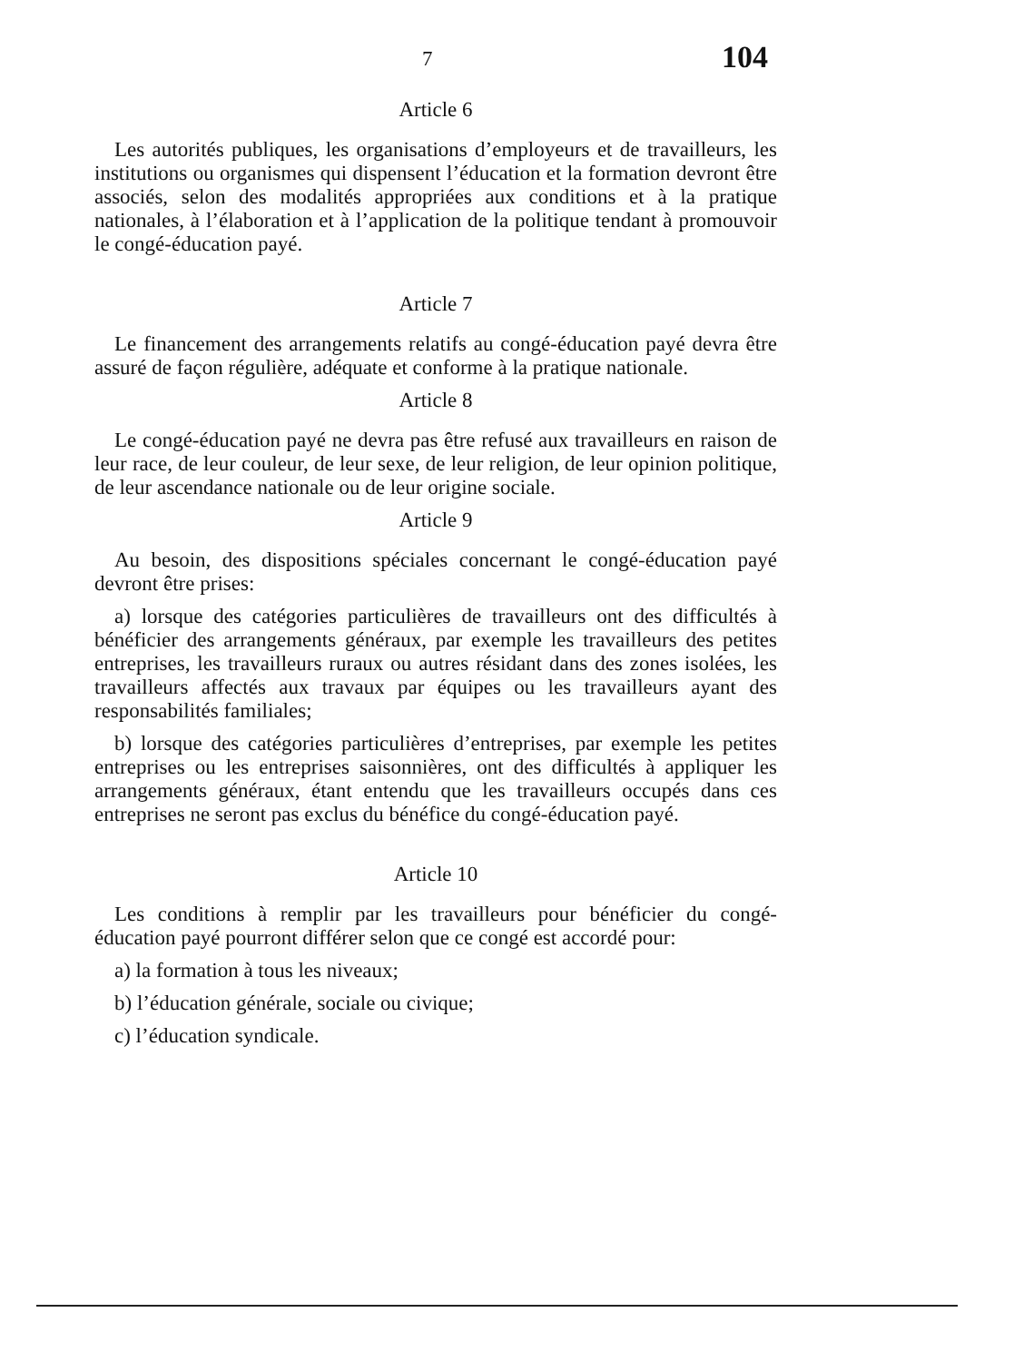7 104
Article 6
Les autorités publiques, les organisations d’employeurs et de travailleurs, les institutions ou organismes qui dispensent l’éducation et la formation devront être associés, selon des modalités appropriées aux conditions et à la pratique nationales, à l’élaboration et à l’application de la politique tendant à promouvoir le congé-éducation payé.
Article 7
Le financement des arrangements relatifs au congé-éducation payé devra être assuré de façon régulière, adéquate et conforme à la pratique nationale.
Article 8
Le congé-éducation payé ne devra pas être refusé aux travailleurs en raison de leur race, de leur couleur, de leur sexe, de leur religion, de leur opinion politique, de leur ascendance nationale ou de leur origine sociale.
Article 9
Au besoin, des dispositions spéciales concernant le congé-éducation payé devront être prises:
a) lorsque des catégories particulières de travailleurs ont des difficultés à bénéficier des arrangements généraux, par exemple les travailleurs des petites entreprises, les travailleurs ruraux ou autres résidant dans des zones isolées, les travailleurs affectés aux travaux par équipes ou les travailleurs ayant des responsabilités familiales;
b) lorsque des catégories particulières d’entreprises, par exemple les petites entreprises ou les entreprises saisonnières, ont des difficultés à appliquer les arrangements généraux, étant entendu que les travailleurs occupés dans ces entreprises ne seront pas exclus du bénéfice du congé-éducation payé.
Article 10
Les conditions à remplir par les travailleurs pour bénéficier du congé-éducation payé pourront différer selon que ce congé est accordé pour:
a) la formation à tous les niveaux;
b) l’éducation générale, sociale ou civique;
c) l’éducation syndicale.